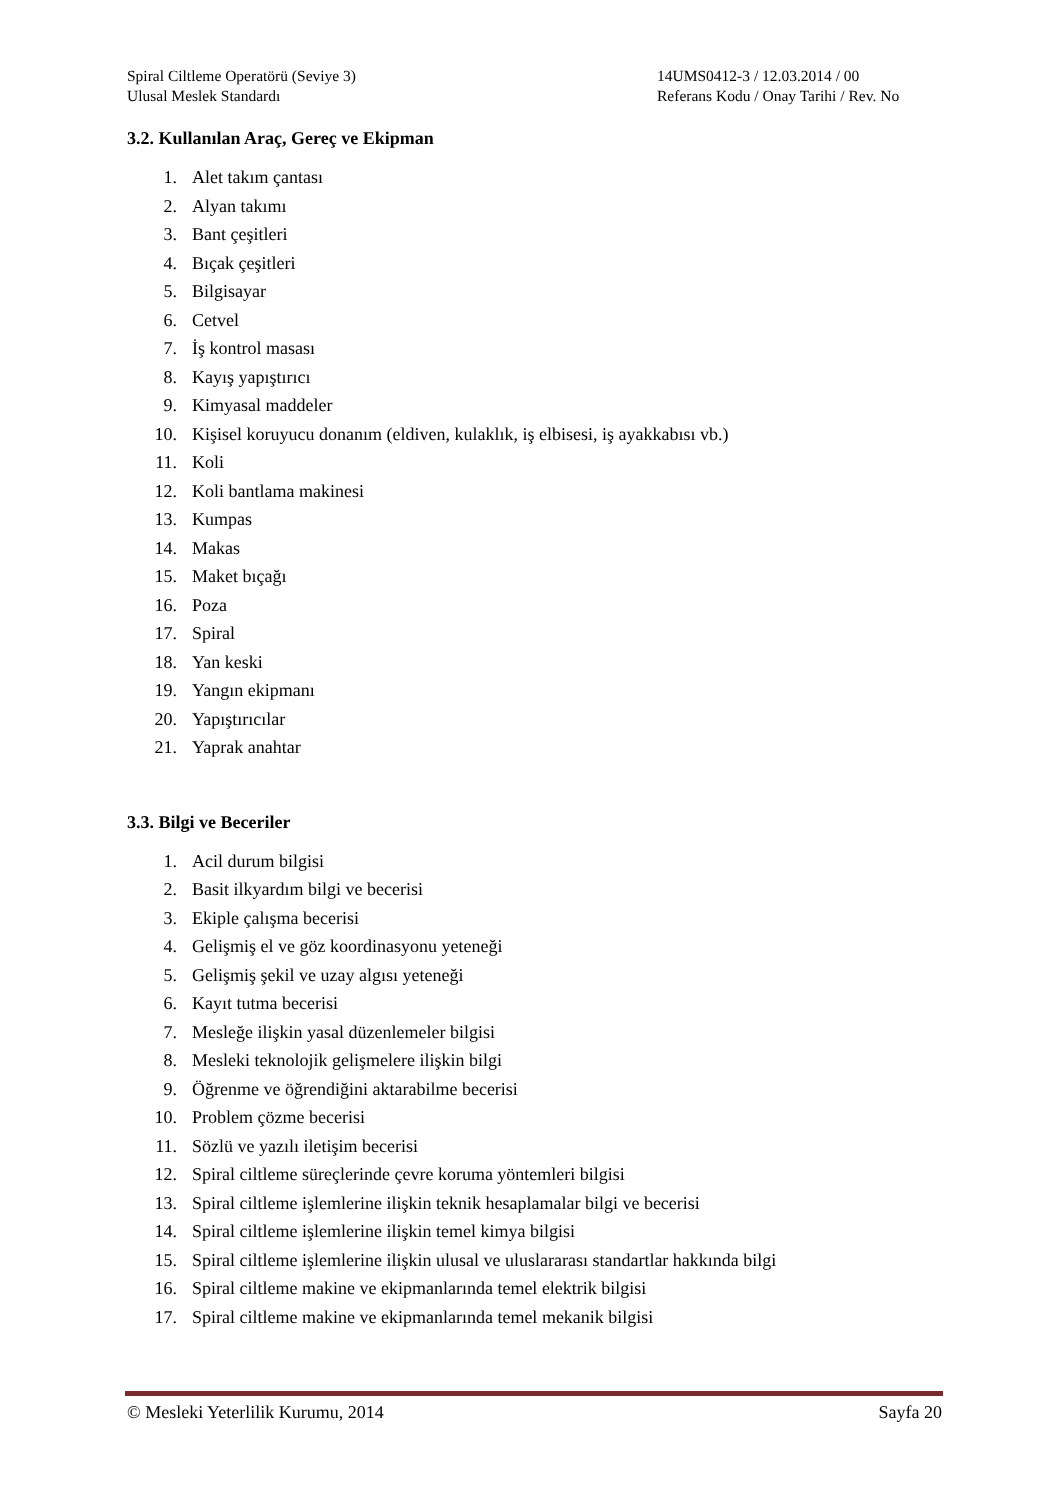Spiral Ciltleme Operatörü (Seviye 3)
Ulusal Meslek Standardı
14UMS0412-3 / 12.03.2014 / 00
Referans Kodu / Onay Tarihi / Rev. No
3.2. Kullanılan Araç, Gereç ve Ekipman
1. Alet takım çantası
2. Alyan takımı
3. Bant çeşitleri
4. Bıçak çeşitleri
5. Bilgisayar
6. Cetvel
7. İş kontrol masası
8. Kayış yapıştırıcı
9. Kimyasal maddeler
10. Kişisel koruyucu donanım (eldiven, kulaklık, iş elbisesi, iş ayakkabısı vb.)
11. Koli
12. Koli bantlama makinesi
13. Kumpas
14. Makas
15. Maket bıçağı
16. Poza
17. Spiral
18. Yan keski
19. Yangın ekipmanı
20. Yapıştırıcılar
21. Yaprak anahtar
3.3. Bilgi ve Beceriler
1. Acil durum bilgisi
2. Basit ilkyardım bilgi ve becerisi
3. Ekiple çalışma becerisi
4. Gelişmiş el ve göz koordinasyonu yeteneği
5. Gelişmiş şekil ve uzay algısı yeteneği
6. Kayıt tutma becerisi
7. Mesleğe ilişkin yasal düzenlemeler bilgisi
8. Mesleki teknolojik gelişmelere ilişkin bilgi
9. Öğrenme ve öğrendiğini aktarabilme becerisi
10. Problem çözme becerisi
11. Sözlü ve yazılı iletişim becerisi
12. Spiral ciltleme süreçlerinde çevre koruma yöntemleri bilgisi
13. Spiral ciltleme işlemlerine ilişkin teknik hesaplamalar bilgi ve becerisi
14. Spiral ciltleme işlemlerine ilişkin temel kimya bilgisi
15. Spiral ciltleme işlemlerine ilişkin ulusal ve uluslararası standartlar hakkında bilgi
16. Spiral ciltleme makine ve ekipmanlarında temel elektrik bilgisi
17. Spiral ciltleme makine ve ekipmanlarında temel mekanik bilgisi
© Mesleki Yeterlilik Kurumu, 2014 Sayfa 20